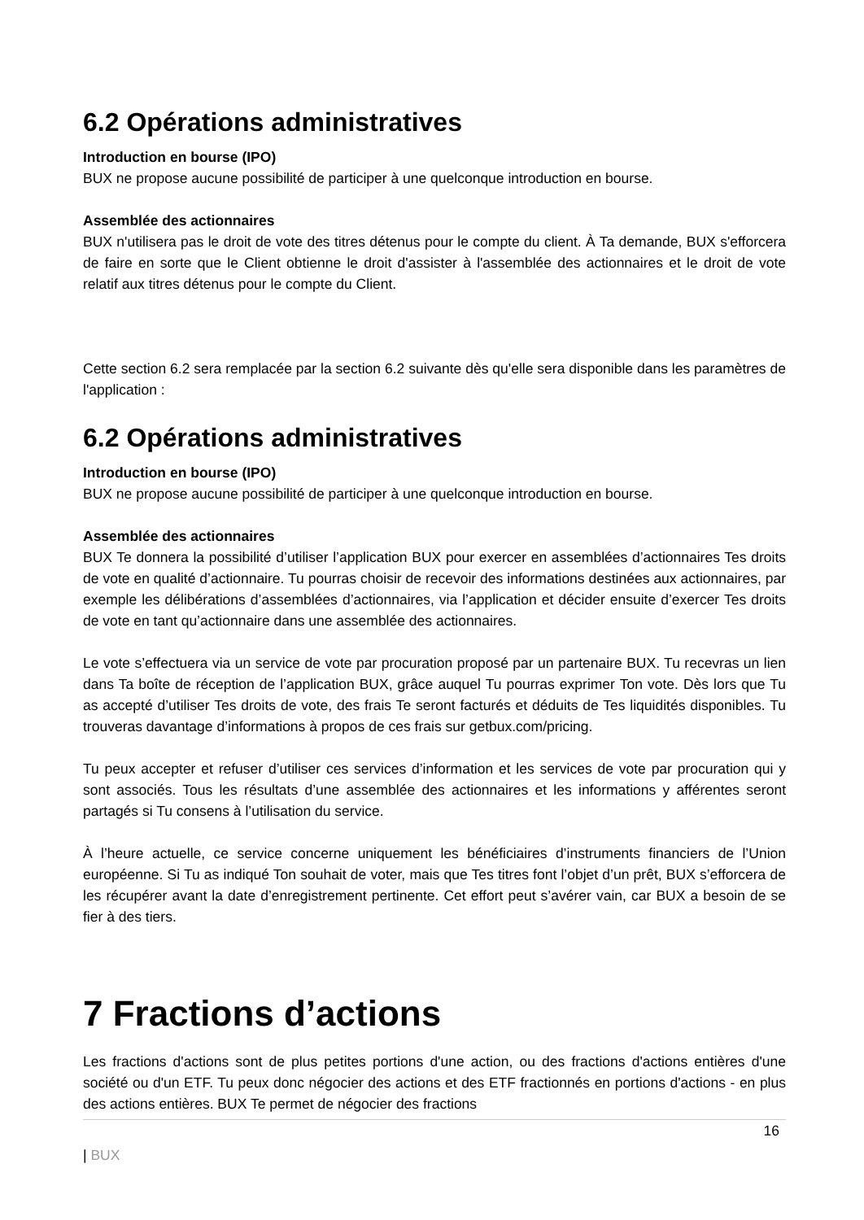6.2 Opérations administratives
Introduction en bourse (IPO)
BUX ne propose aucune possibilité de participer à une quelconque introduction en bourse.
Assemblée des actionnaires
BUX n'utilisera pas le droit de vote des titres détenus pour le compte du client. À Ta demande, BUX s'efforcera de faire en sorte que le Client obtienne le droit d'assister à l'assemblée des actionnaires et le droit de vote relatif aux titres détenus pour le compte du Client.
Cette section 6.2 sera remplacée par la section 6.2 suivante dès qu'elle sera disponible dans les paramètres de l'application :
6.2 Opérations administratives
Introduction en bourse (IPO)
BUX ne propose aucune possibilité de participer à une quelconque introduction en bourse.
Assemblée des actionnaires
BUX Te donnera la possibilité d’utiliser l’application BUX pour exercer en assemblées d’actionnaires Tes droits de vote en qualité d’actionnaire. Tu pourras choisir de recevoir des informations destinées aux actionnaires, par exemple les délibérations d’assemblées d’actionnaires, via l’application et décider ensuite d’exercer Tes droits de vote en tant qu’actionnaire dans une assemblée des actionnaires.
Le vote s’effectuera via un service de vote par procuration proposé par un partenaire BUX. Tu recevras un lien dans Ta boîte de réception de l’application BUX, grâce auquel Tu pourras exprimer Ton vote. Dès lors que Tu as accepté d’utiliser Tes droits de vote, des frais Te seront facturés et déduits de Tes liquidités disponibles. Tu trouveras davantage d’informations à propos de ces frais sur getbux.com/pricing.
Tu peux accepter et refuser d’utiliser ces services d’information et les services de vote par procuration qui y sont associés. Tous les résultats d’une assemblée des actionnaires et les informations y afférentes seront partagés si Tu consens à l’utilisation du service.
À l’heure actuelle, ce service concerne uniquement les bénéficiaires d’instruments financiers de l’Union européenne. Si Tu as indiqué Ton souhait de voter, mais que Tes titres font l’objet d’un prêt, BUX s’efforcera de les récupérer avant la date d’enregistrement pertinente. Cet effort peut s’avérer vain, car BUX a besoin de se fier à des tiers.
7 Fractions d’actions
Les fractions d'actions sont de plus petites portions d'une action, ou des fractions d'actions entières d'une société ou d'un ETF. Tu peux donc négocier des actions et des ETF fractionnés en portions d'actions - en plus des actions entières. BUX Te permet de négocier des fractions
16
| BUX